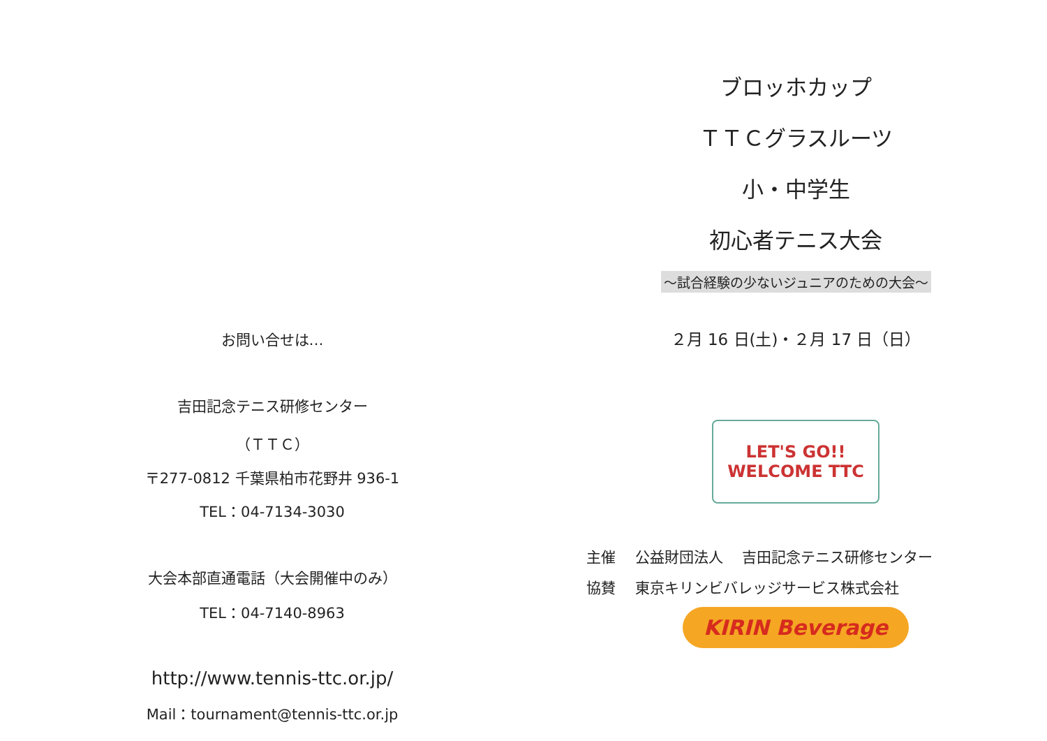お問い合せは…
吉田記念テニス研修センター
（ＴＴＣ）
〒277-0812 千葉県柏市花野井 936-1
TEL：04-7134-3030
大会本部直通電話（大会開催中のみ）
TEL：04-7140-8963
http://www.tennis-ttc.or.jp/
Mail：tournament@tennis-ttc.or.jp
ブロッホカップ
ＴＴＣグラスルーツ
小・中学生
初心者テニス大会
～試合経験の少ないジュニアのための大会～
２月 16 日(土)・２月 17 日（日）
LET'S GO!!
WELCOME TTC
主催　 公益財団法人　 吉田記念テニス研修センター
協賛　 東京キリンビバレッジサービス株式会社
KIRIN Beverage